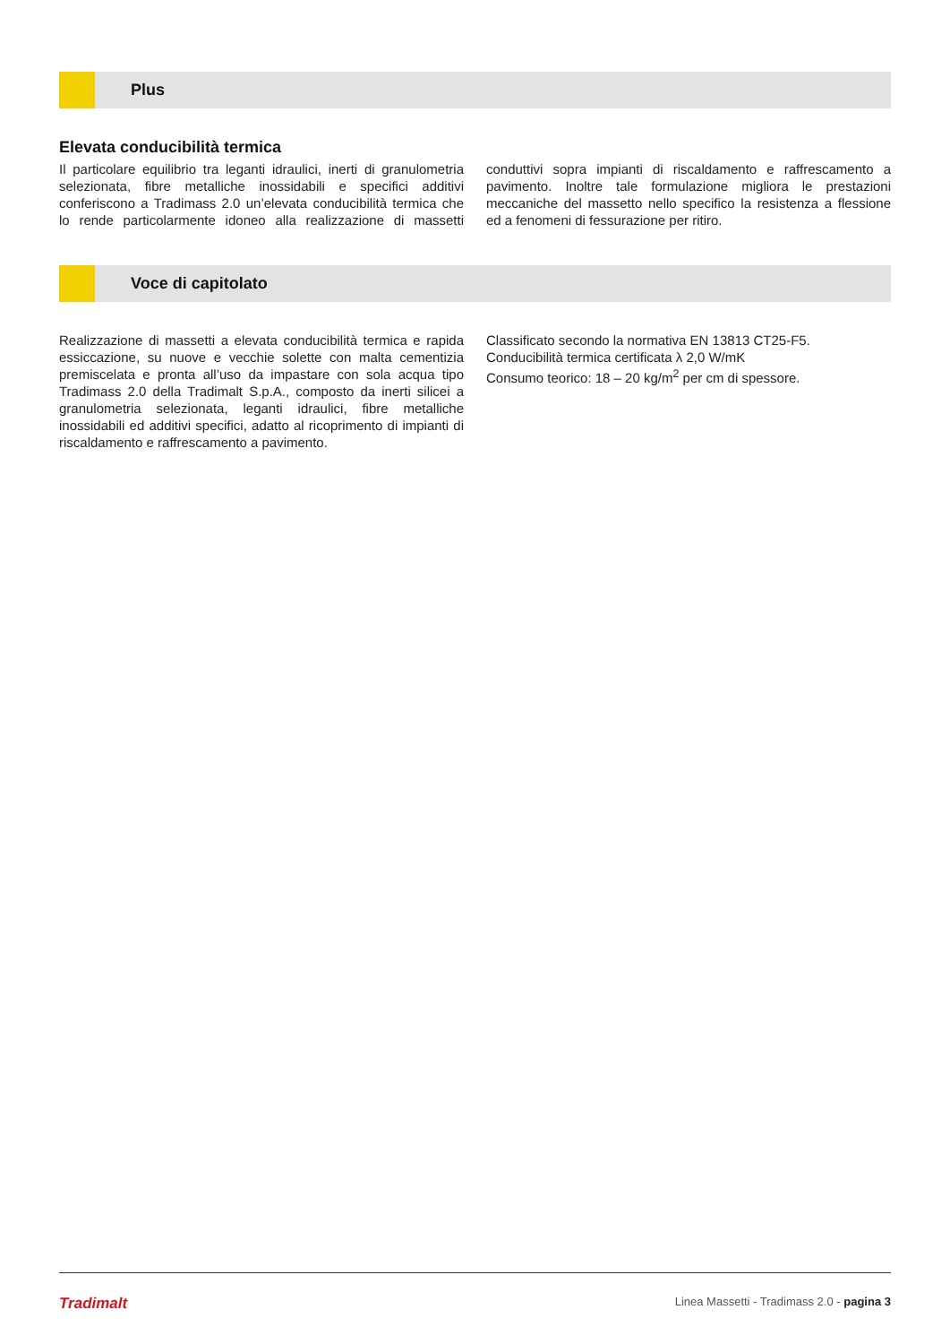Plus
Elevata conducibilità termica
Il particolare equilibrio tra leganti idraulici, inerti di granulometria selezionata, fibre metalliche inossidabili e specifici additivi conferiscono a Tradimass 2.0 un’elevata conducibilità termica che lo rende particolarmente idoneo alla realizzazione di massetti conduttivi sopra impianti di riscaldamento e raffrescamento a pavimento. Inoltre tale formulazione migliora le prestazioni meccaniche del massetto nello specifico la resistenza a flessione ed a fenomeni di fessurazione per ritiro.
Voce di capitolato
Realizzazione di massetti a elevata conducibilità termica e rapida essiccazione, su nuove e vecchie solette con malta cementizia premiscelata e pronta all’uso da impastare con sola acqua tipo Tradimass 2.0 della Tradimalt S.p.A., composto da inerti silicei a granulometria selezionata, leganti idraulici, fibre metalliche inossidabili ed additivi specifici, adatto al ricoprimento di impianti di riscaldamento e raffrescamento a pavimento.
Classificato secondo la normativa EN 13813 CT25-F5.
Conducibilità termica certificata λ 2,0 W/mK
Consumo teorico: 18 – 20 kg/m<sup>2</sup> per cm di spessore.
Tradimalt Linea Massetti - Tradimass 2.0 - pagina 3